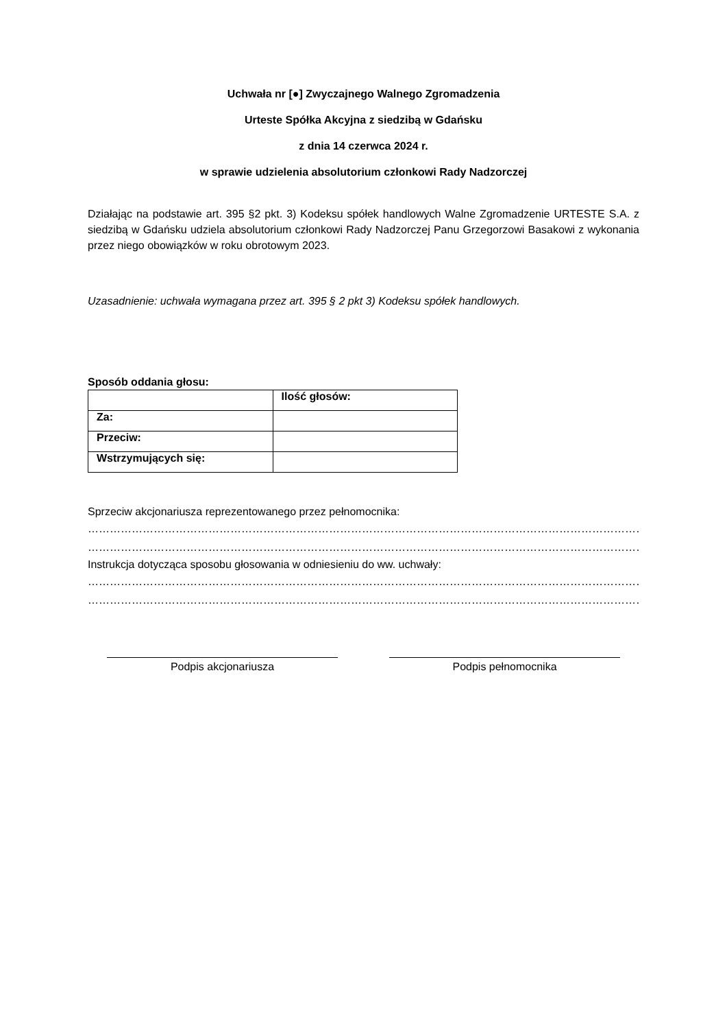Uchwała nr [●] Zwyczajnego Walnego Zgromadzenia
Urteste Spółka Akcyjna z siedzibą w Gdańsku
z dnia 14 czerwca 2024 r.
w sprawie udzielenia absolutorium członkowi Rady Nadzorczej
Działając na podstawie art. 395 §2 pkt. 3) Kodeksu spółek handlowych Walne Zgromadzenie URTESTE S.A. z siedzibą w Gdańsku udziela absolutorium członkowi Rady Nadzorczej Panu Grzegorzowi Basakowi z wykonania przez niego obowiązków w roku obrotowym 2023.
Uzasadnienie: uchwała wymagana przez art. 395 § 2 pkt 3) Kodeksu spółek handlowych.
Sposób oddania głosu:
| | Ilość głosów: |
| Za: | |
| Przeciw: | |
| Wstrzymujących się: | |
Sprzeciw akcjonariusza reprezentowanego przez pełnomocnika:
…………………………………………………………………………………………………………………………………………
…………………………………………………………………………………………………………………………………………
Instrukcja dotycząca sposobu głosowania w odniesieniu do ww. uchwały:
…………………………………………………………………………………………………………………………………………
…………………………………………………………………………………………………………………………………………
Podpis akcjonariusza Podpis pełnomocnika